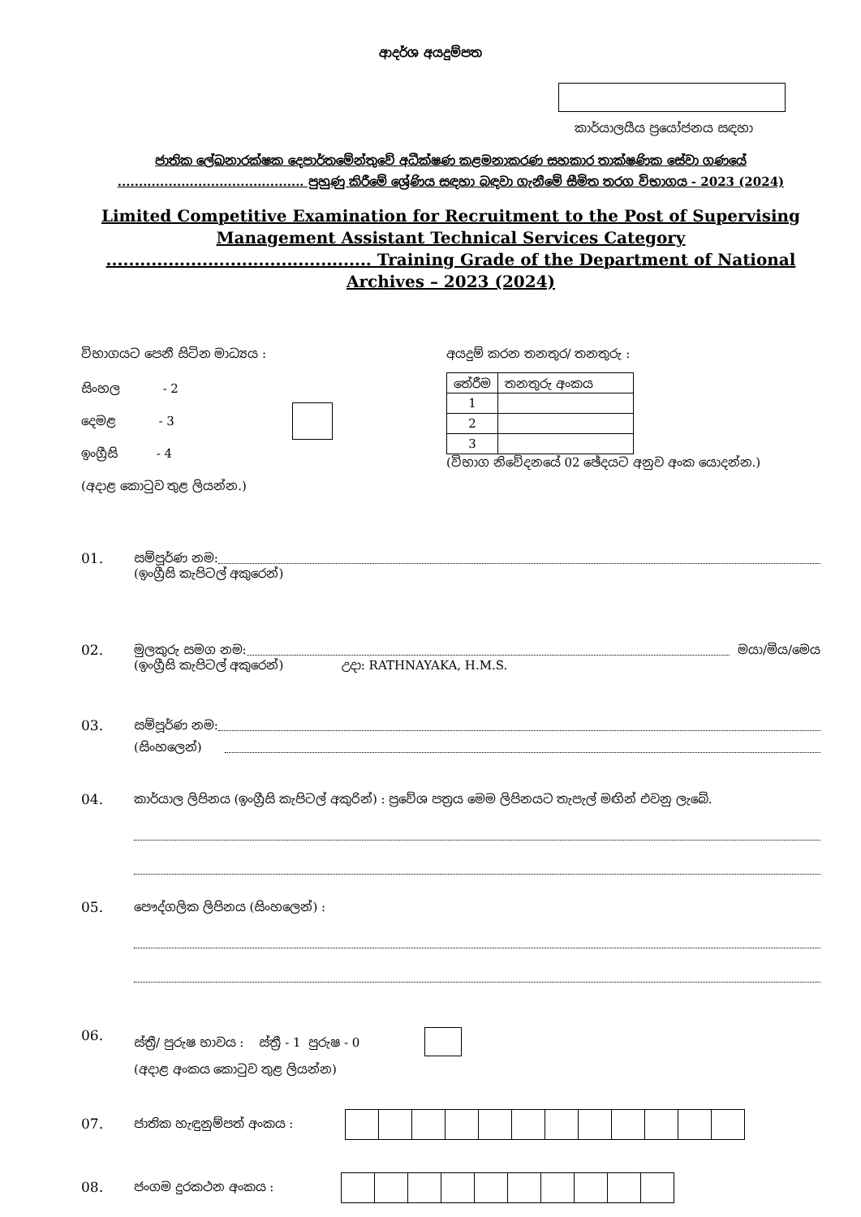ආදර්ශ අයදුම්පත
කාර්යාලයීය ප්‍රයෝජනය සඳහා
ජාතික ලේඛනාරක්ෂක දෙපාර්තමේන්තුවේ අධීක්ෂණ කළමනාකරණ සහකාර තාක්ෂණික සේවා ගණයේ ............................................ පුහුණු කිරීමේ ශ්‍රේණිය සඳහා බඳවා ගැනීමේ සීමිත තරග විභාගය - 2023 (2024)
Limited Competitive Examination for Recruitment to the Post of Supervising Management Assistant Technical Services Category ............................................... Training Grade of the Department of National Archives – 2023 (2024)
විභාගයට පෙනී සිටින මාධ්‍යය :
සිංහල - 2
දෙමළ - 3
ඉංග්‍රීසි - 4
(අදාළ කොටුව තුළ ලියන්න.)
අයදුම් කරන තනතුර/ තනතුරු :
| තේරීම | තනතුරු අංකය |
| 1 | |
| 2 | |
| 3 | |
(විභාග නිවේදනයේ 02 ඡේදයට අනුව අංක යොදන්න.)
01. සම්පූර්ණ නම:
(ඉංග්‍රීසි කැපිටල් අකුරෙන්)
02. මුලකුරු සමග නම: මයා/මිය/මෙය
(ඉංග්‍රීසි කැපිටල් අකුරෙන්) උදා: RATHNAYAKA, H.M.S.
03. සම්පූර්ණ නම:
(සිංහලෙන්)
04. කාර්යාල ලිපිනය (ඉංග්‍රීසි කැපිටල් අකුරින්) : ප්‍රවේශ පත්‍රය මෙම ලිපිනයට තැපැල් මඟින් එවනු ලැබේ.
05. පෞද්ගලික ලිපිනය (සිංහලෙන්) :
06. ස්ත්‍රී/ පුරුෂ භාවය : ස්ත්‍රී - 1 පුරුෂ - 0
(අදාළ අංකය කොටුව තුළ ලියන්න)
07. ජාතික හැඳුනුම්පත් අංකය :
08. ජංගම දුරකථන අංකය :